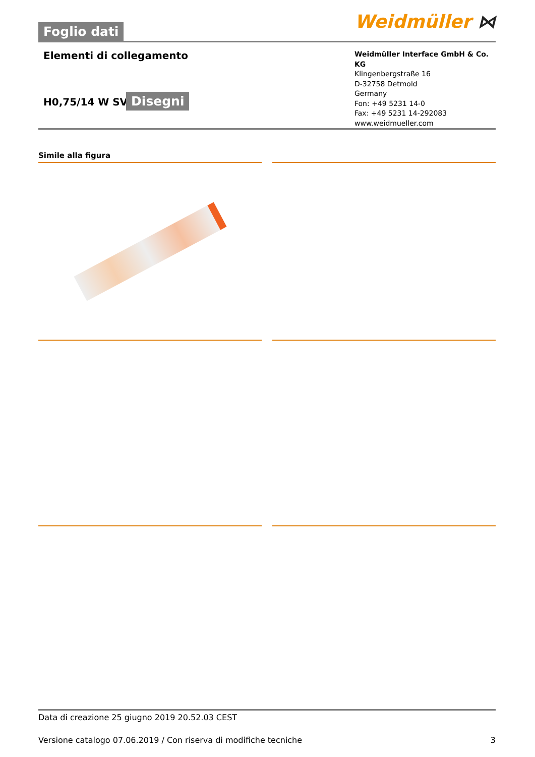Foglio dati
Weidmüller ⋈
Elementi di collegamento
H0,75/14 W SV
Disegni
Weidmüller Interface GmbH & Co. KG
Klingenbergstraße 16
D-32758 Detmold
Germany
Fon: +49 5231 14-0
Fax: +49 5231 14-292083
www.weidmueller.com
Simile alla figura
Data di creazione 25 giugno 2019 20.52.03 CEST
Versione catalogo 07.06.2019 / Con riserva di modifiche tecniche 3